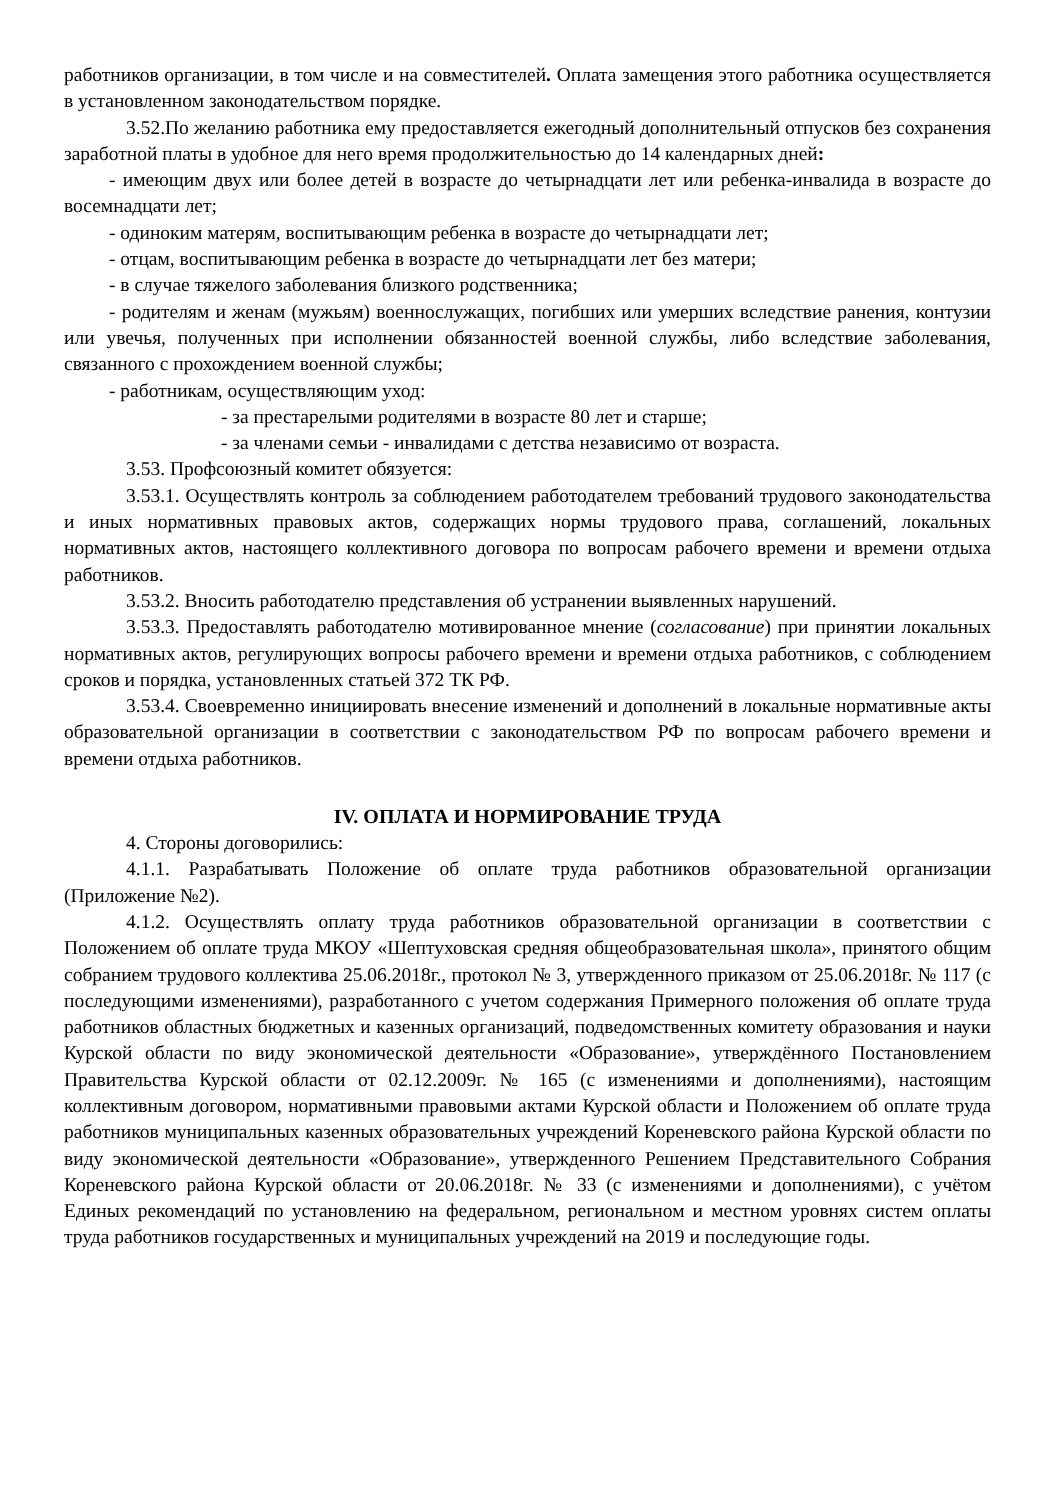работников организации, в том числе и на совместителей. Оплата замещения этого работника осуществляется в установленном законодательством порядке.
3.52.По желанию работника ему предоставляется ежегодный дополнительный отпусков без сохранения заработной платы в удобное для него время продолжительностью до 14 календарных дней:
- имеющим двух или более детей в возрасте до четырнадцати лет или ребенка-инвалида в возрасте до восемнадцати лет;
- одиноким матерям, воспитывающим ребенка в возрасте до четырнадцати лет;
- отцам, воспитывающим ребенка в возрасте до четырнадцати лет без матери;
- в случае тяжелого заболевания близкого родственника;
- родителям и женам (мужьям) военнослужащих, погибших или умерших вследствие ранения, контузии или увечья, полученных при исполнении обязанностей военной службы, либо вследствие заболевания, связанного с прохождением военной службы;
- работникам, осуществляющим уход:
- за престарелыми родителями в возрасте 80 лет и старше;
- за членами семьи - инвалидами с детства независимо от возраста.
3.53. Профсоюзный комитет обязуется:
3.53.1. Осуществлять контроль за соблюдением работодателем требований трудового законодательства и иных нормативных правовых актов, содержащих нормы трудового права, соглашений, локальных нормативных актов, настоящего коллективного договора по вопросам рабочего времени и времени отдыха работников.
3.53.2. Вносить работодателю представления об устранении выявленных нарушений.
3.53.3. Предоставлять работодателю мотивированное мнение (согласование) при принятии локальных нормативных актов, регулирующих вопросы рабочего времени и времени отдыха работников, с соблюдением сроков и порядка, установленных статьей 372 ТК РФ.
3.53.4. Своевременно инициировать внесение изменений и дополнений в локальные нормативные акты образовательной организации в соответствии с законодательством РФ по вопросам рабочего времени и времени отдыха работников.
IV. ОПЛАТА И НОРМИРОВАНИЕ ТРУДА
4. Стороны договорились:
4.1.1. Разрабатывать Положение об оплате труда работников образовательной организации (Приложение №2).
4.1.2. Осуществлять оплату труда работников образовательной организации в соответствии с Положением об оплате труда МКОУ «Шептуховская средняя общеобразовательная школа», принятого общим собранием трудового коллектива 25.06.2018г., протокол № 3, утвержденного приказом от 25.06.2018г. № 117 (с последующими изменениями), разработанного с учетом содержания Примерного положения об оплате труда работников областных бюджетных и казенных организаций, подведомственных комитету образования и науки Курской области по виду экономической деятельности «Образование», утверждённого Постановлением Правительства Курской области от 02.12.2009г. № 165 (с изменениями и дополнениями), настоящим коллективным договором, нормативными правовыми актами Курской области и Положением об оплате труда работников муниципальных казенных образовательных учреждений Кореневского района Курской области по виду экономической деятельности «Образование», утвержденного Решением Представительного Собрания Кореневского района Курской области от 20.06.2018г. № 33 (с изменениями и дополнениями), с учётом Единых рекомендаций по установлению на федеральном, региональном и местном уровнях систем оплаты труда работников государственных и муниципальных учреждений на 2019 и последующие годы.